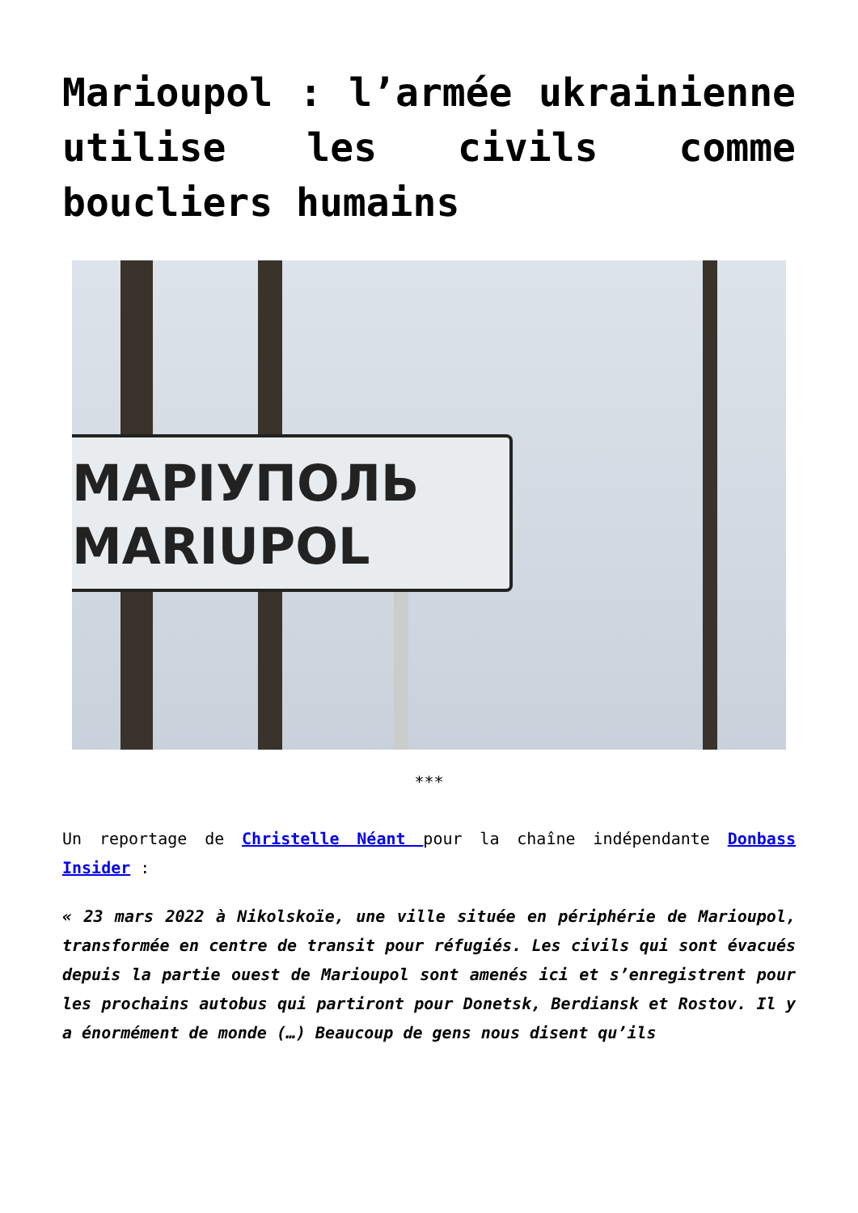Marioupol : l’armée ukrainienne utilise les civils comme boucliers humains
MAPIУПОЛЬ
MARIUPOL
***
Un reportage de Christelle Néant pour la chaîne indépendante Donbass Insider :
« 23 mars 2022 à Nikolskoïe, une ville située en périphérie de Marioupol, transformée en centre de transit pour réfugiés. Les civils qui sont évacués depuis la partie ouest de Marioupol sont amenés ici et s’enregistrent pour les prochains autobus qui partiront pour Donetsk, Berdiansk et Rostov. Il y a énormément de monde (…) Beaucoup de gens nous disent qu’ils